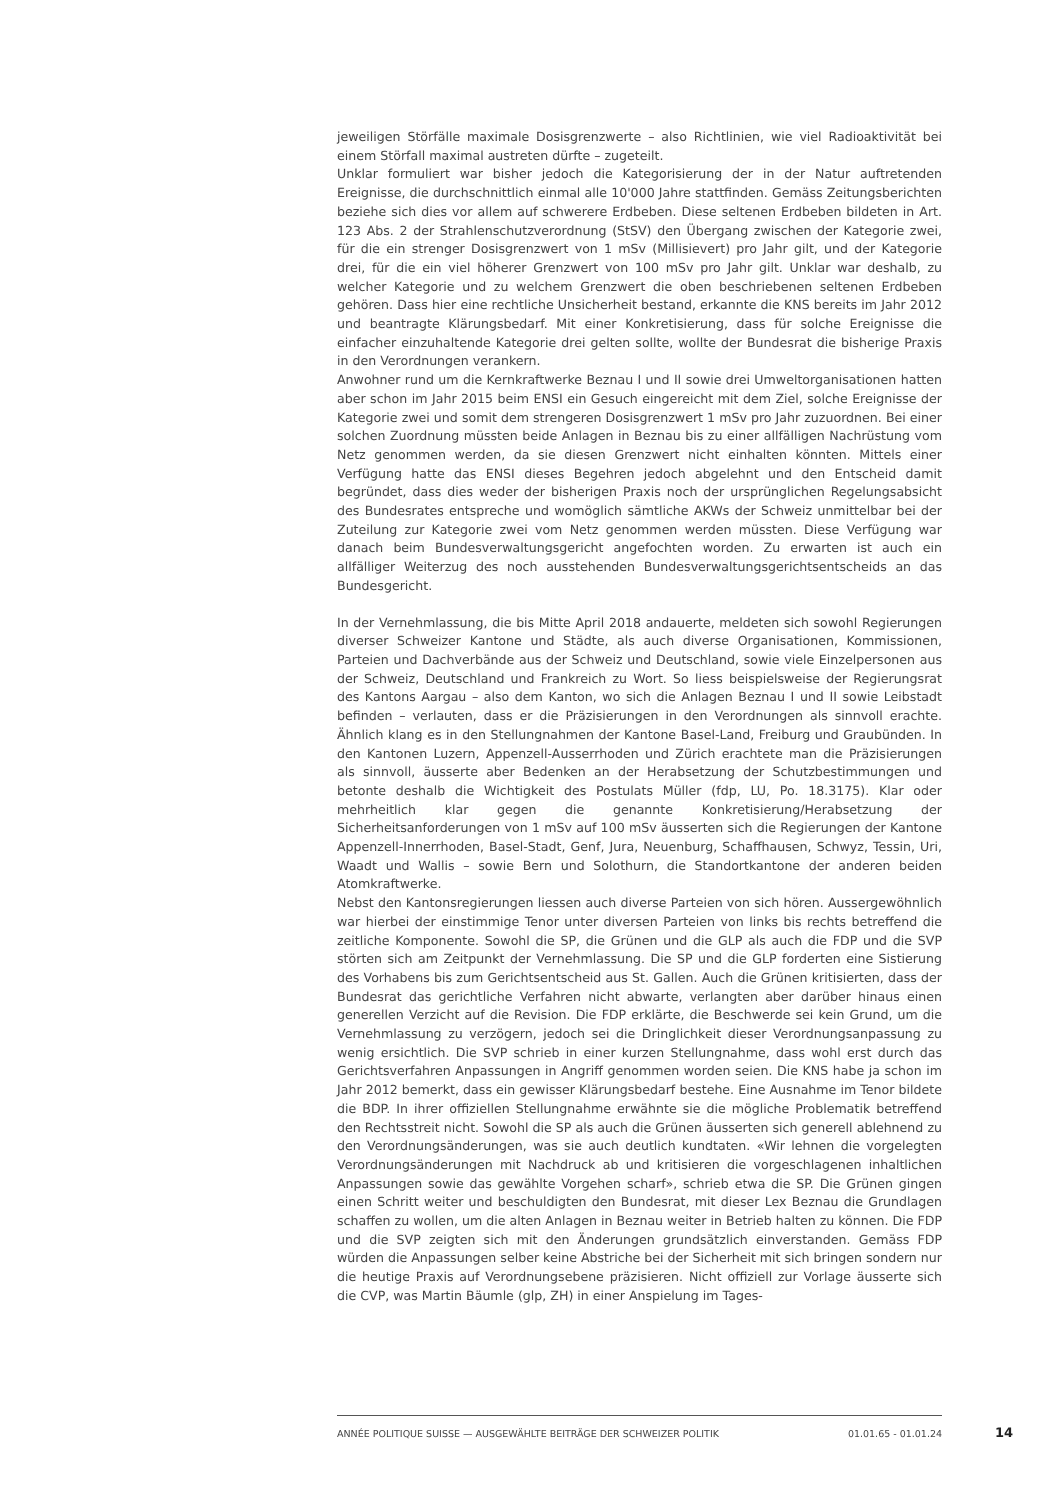jeweiligen Störfälle maximale Dosisgrenzwerte – also Richtlinien, wie viel Radioaktivität bei einem Störfall maximal austreten dürfte – zugeteilt.
Unklar formuliert war bisher jedoch die Kategorisierung der in der Natur auftretenden Ereignisse, die durchschnittlich einmal alle 10'000 Jahre stattfinden. Gemäss Zeitungsberichten beziehe sich dies vor allem auf schwerere Erdbeben. Diese seltenen Erdbeben bildeten in Art. 123 Abs. 2 der Strahlenschutzverordnung (StSV) den Übergang zwischen der Kategorie zwei, für die ein strenger Dosisgrenzwert von 1 mSv (Millisievert) pro Jahr gilt, und der Kategorie drei, für die ein viel höherer Grenzwert von 100 mSv pro Jahr gilt. Unklar war deshalb, zu welcher Kategorie und zu welchem Grenzwert die oben beschriebenen seltenen Erdbeben gehören. Dass hier eine rechtliche Unsicherheit bestand, erkannte die KNS bereits im Jahr 2012 und beantragte Klärungsbedarf. Mit einer Konkretisierung, dass für solche Ereignisse die einfacher einzuhaltende Kategorie drei gelten sollte, wollte der Bundesrat die bisherige Praxis in den Verordnungen verankern.
Anwohner rund um die Kernkraftwerke Beznau I und II sowie drei Umweltorganisationen hatten aber schon im Jahr 2015 beim ENSI ein Gesuch eingereicht mit dem Ziel, solche Ereignisse der Kategorie zwei und somit dem strengeren Dosisgrenzwert 1 mSv pro Jahr zuzuordnen. Bei einer solchen Zuordnung müssten beide Anlagen in Beznau bis zu einer allfälligen Nachrüstung vom Netz genommen werden, da sie diesen Grenzwert nicht einhalten könnten. Mittels einer Verfügung hatte das ENSI dieses Begehren jedoch abgelehnt und den Entscheid damit begründet, dass dies weder der bisherigen Praxis noch der ursprünglichen Regelungsabsicht des Bundesrates entspreche und womöglich sämtliche AKWs der Schweiz unmittelbar bei der Zuteilung zur Kategorie zwei vom Netz genommen werden müssten. Diese Verfügung war danach beim Bundesverwaltungsgericht angefochten worden. Zu erwarten ist auch ein allfälliger Weiterzug des noch ausstehenden Bundesverwaltungsgerichtsentscheids an das Bundesgericht.
In der Vernehmlassung, die bis Mitte April 2018 andauerte, meldeten sich sowohl Regierungen diverser Schweizer Kantone und Städte, als auch diverse Organisationen, Kommissionen, Parteien und Dachverbände aus der Schweiz und Deutschland, sowie viele Einzelpersonen aus der Schweiz, Deutschland und Frankreich zu Wort. So liess beispielsweise der Regierungsrat des Kantons Aargau – also dem Kanton, wo sich die Anlagen Beznau I und II sowie Leibstadt befinden – verlauten, dass er die Präzisierungen in den Verordnungen als sinnvoll erachte. Ähnlich klang es in den Stellungnahmen der Kantone Basel-Land, Freiburg und Graubünden. In den Kantonen Luzern, Appenzell-Ausserrhoden und Zürich erachtete man die Präzisierungen als sinnvoll, äusserte aber Bedenken an der Herabsetzung der Schutzbestimmungen und betonte deshalb die Wichtigkeit des Postulats Müller (fdp, LU, Po. 18.3175). Klar oder mehrheitlich klar gegen die genannte Konkretisierung/Herabsetzung der Sicherheitsanforderungen von 1 mSv auf 100 mSv äusserten sich die Regierungen der Kantone Appenzell-Innerrhoden, Basel-Stadt, Genf, Jura, Neuenburg, Schaffhausen, Schwyz, Tessin, Uri, Waadt und Wallis – sowie Bern und Solothurn, die Standortkantone der anderen beiden Atomkraftwerke.
Nebst den Kantonsregierungen liessen auch diverse Parteien von sich hören. Aussergewöhnlich war hierbei der einstimmige Tenor unter diversen Parteien von links bis rechts betreffend die zeitliche Komponente. Sowohl die SP, die Grünen und die GLP als auch die FDP und die SVP störten sich am Zeitpunkt der Vernehmlassung. Die SP und die GLP forderten eine Sistierung des Vorhabens bis zum Gerichtsentscheid aus St. Gallen. Auch die Grünen kritisierten, dass der Bundesrat das gerichtliche Verfahren nicht abwarte, verlangten aber darüber hinaus einen generellen Verzicht auf die Revision. Die FDP erklärte, die Beschwerde sei kein Grund, um die Vernehmlassung zu verzögern, jedoch sei die Dringlichkeit dieser Verordnungsanpassung zu wenig ersichtlich. Die SVP schrieb in einer kurzen Stellungnahme, dass wohl erst durch das Gerichtsverfahren Anpassungen in Angriff genommen worden seien. Die KNS habe ja schon im Jahr 2012 bemerkt, dass ein gewisser Klärungsbedarf bestehe. Eine Ausnahme im Tenor bildete die BDP. In ihrer offiziellen Stellungnahme erwähnte sie die mögliche Problematik betreffend den Rechtsstreit nicht. Sowohl die SP als auch die Grünen äusserten sich generell ablehnend zu den Verordnungsänderungen, was sie auch deutlich kundtaten. «Wir lehnen die vorgelegten Verordnungsänderungen mit Nachdruck ab und kritisieren die vorgeschlagenen inhaltlichen Anpassungen sowie das gewählte Vorgehen scharf», schrieb etwa die SP. Die Grünen gingen einen Schritt weiter und beschuldigten den Bundesrat, mit dieser Lex Beznau die Grundlagen schaffen zu wollen, um die alten Anlagen in Beznau weiter in Betrieb halten zu können. Die FDP und die SVP zeigten sich mit den Änderungen grundsätzlich einverstanden. Gemäss FDP würden die Anpassungen selber keine Abstriche bei der Sicherheit mit sich bringen sondern nur die heutige Praxis auf Verordnungsebene präzisieren. Nicht offiziell zur Vorlage äusserte sich die CVP, was Martin Bäumle (glp, ZH) in einer Anspielung im Tages-
ANNÉE POLITIQUE SUISSE — AUSGEWÄHLTE BEITRÄGE DER SCHWEIZER POLITIK 01.01.65 - 01.01.24
14